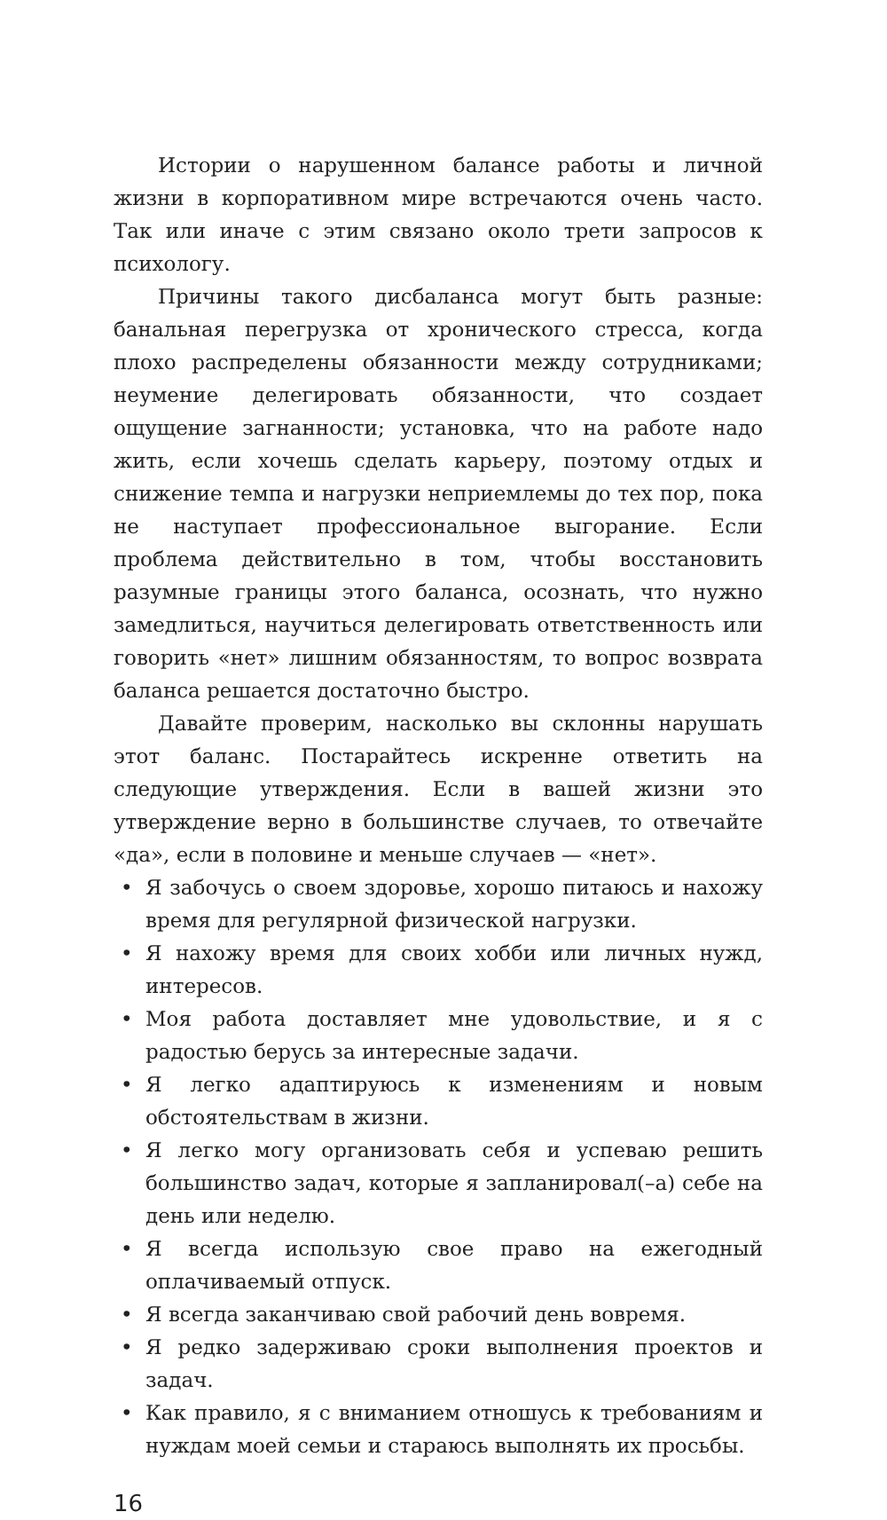Истории о нарушенном балансе работы и личной жизни в корпоративном мире встречаются очень часто. Так или иначе с этим связано около трети запросов к психологу.
Причины такого дисбаланса могут быть разные: банальная перегрузка от хронического стресса, когда плохо распределены обязанности между сотрудниками; неумение делегировать обязанности, что создает ощущение загнанности; установка, что на работе надо жить, если хочешь сделать карьеру, поэтому отдых и снижение темпа и нагрузки неприемлемы до тех пор, пока не наступает профессиональное выгорание. Если проблема действительно в том, чтобы восстановить разумные границы этого баланса, осознать, что нужно замедлиться, научиться делегировать ответственность или говорить «нет» лишним обязанностям, то вопрос возврата баланса решается достаточно быстро.
Давайте проверим, насколько вы склонны нарушать этот баланс. Постарайтесь искренне ответить на следующие утверждения. Если в вашей жизни это утверждение верно в большинстве случаев, то отвечайте «да», если в половине и меньше случаев — «нет».
• Я забочусь о своем здоровье, хорошо питаюсь и нахожу время для регулярной физической нагрузки.
• Я нахожу время для своих хобби или личных нужд, интересов.
• Моя работа доставляет мне удовольствие, и я с радостью берусь за интересные задачи.
• Я легко адаптируюсь к изменениям и новым обстоятельствам в жизни.
• Я легко могу организовать себя и успеваю решить большинство задач, которые я запланировал(–а) себе на день или неделю.
• Я всегда использую свое право на ежегодный оплачиваемый отпуск.
• Я всегда заканчиваю свой рабочий день вовремя.
• Я редко задерживаю сроки выполнения проектов и задач.
• Как правило, я с вниманием отношусь к требованиям и нуждам моей семьи и стараюсь выполнять их просьбы.
16